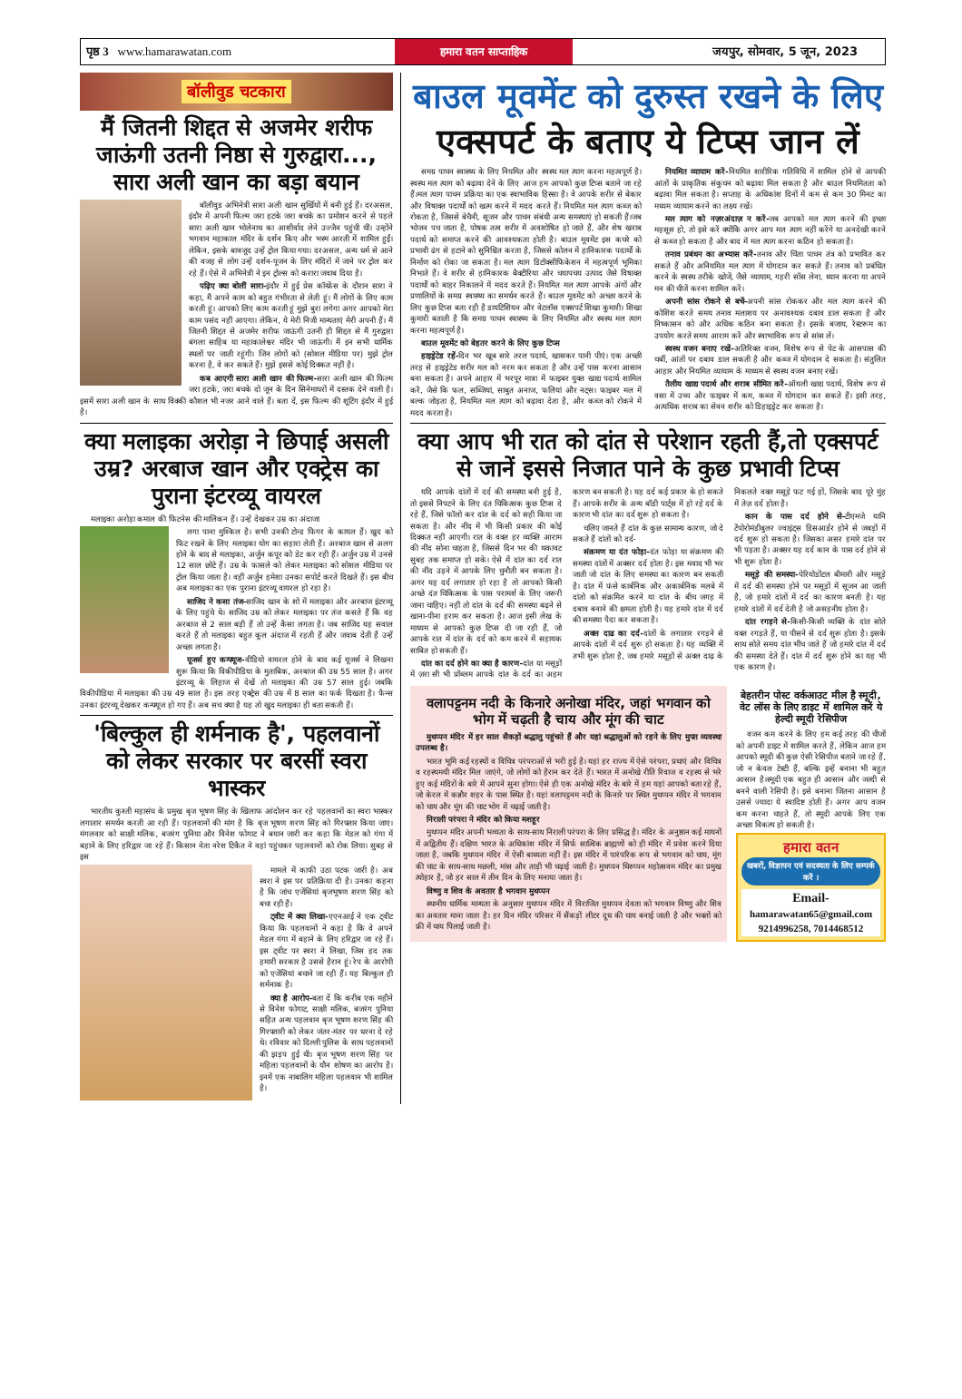पृष्ठ 3 www.hamarawatan.com
हमारा वतन साप्ताहिक
जयपुर, सोमवार, 5 जून, 2023
बॉलीवुड चटकारा
मैं जितनी शिद्दत से अजमेर शरीफ जाऊंगी उतनी निष्ठा से गुरुद्वारा..., सारा अली खान का बड़ा बयान
बॉलीवुड अभिनेत्री सारा अली खान सुर्खियों में बनी हुई हैं। दरअसल, इंदौर में अपनी फिल्म जरा हटके जरा बचके का प्रमोशन करने से पहले सारा अली खान भोलेनाथ का आशीर्वाद लेने उज्जैन पहुंची थीं। उन्होंने भगवान महाकाल मंदिर के दर्शन किए और भस्म आरती में शामिल हुईं। लेकिन, इसके बावजूद उन्हें ट्रोल किया गया। दरअसल, अन्य धर्म से आने की वजह से लोग उन्हें दर्शन-पूजन के लिए मंदिरों में जाने पर ट्रोल कर रहे हैं। ऐसे में अभिनेत्री ने इन ट्रोल्स को करारा जवाब दिया है।
पढ़िए क्या बोलीं सारा-इंदौर में हुई प्रेस कॉन्फ्रेंस के दौरान सारा ने कहा, मैं अपने काम को बहुत गंभीरता से लेती हूं। मैं लोगों के लिए काम करती हूं। आपको लिए काम करती हूं मुझे बुरा लगेगा अगर आपको मेरा काम पसंद नहीं आएगा। लेकिन, ये मेरी निजी मान्यताएं मेरी अपनी हैं। मैं जितनी शिद्दत से अजमेर शरीफ जाऊंगी उतनी ही शिद्दत से मैं गुरुद्वारा बंगला साहिब या महाकालेश्वर मंदिर भी जाऊंगी। मैं इन सभी धार्मिक स्थलों पर जाती रहूंगी। जिन लोगों को (सोशल मीडिया पर) मुझे ट्रोल करना है, वे कर सकते हैं। मुझे इससे कोई दिक्कत नहीं है।
कब आएगी सारा अली खान की फिल्म-सारा अली खान की फिल्म जरा हटके, जरा बचके दो जून के दिन सिनेमाघरों में दस्तक देने वाली है। इसमें सारा अली खान के साथ विक्की कौशल भी नजर आने वाले हैं। बता दें, इस फिल्म की शूटिंग इंदौर में हुई है।
क्या मलाइका अरोड़ा ने छिपाई असली उम्र? अरबाज खान और एक्ट्रेस का पुराना इंटरव्यू वायरल
मलाइका अरोड़ा कमाल की फिटनेस की मालिकन हैं। उन्हें देखकर उम्र का अंदाजा
लगा पाना मुश्किल है। सभी उनकी टोन्ड फिगर के कायल हैं। खुद को फिट रखने के लिए मलाइका योग का सहारा लेती हैं। अरबाज खान से अलग होने के बाद से मलाइका, अर्जुन कपूर को डेट कर रही हैं। अर्जुन उम्र में उनसे 12 साल छोटे हैं। उम्र के फासले को लेकर मलाइका को सोशल मीडिया पर ट्रोल किया जाता है। वहीं अर्जुन हमेशा उनका सपोर्ट करते दिखते हैं। इस बीच अब मलाइका का एक पुराना इंटरव्यू वायरल हो रहा है।
साजिद ने कसा तंज-साजिद खान के शो में मलाइका और अरबाज इंटरव्यू के लिए पहुंचे थे। साजिद उम्र को लेकर मलाइका पर तंज कसते हैं कि वह अरबाज से 2 साल बड़ी हैं तो उन्हें कैसा लगता है। जब साजिद यह सवाल करते हैं तो मलाइका बहुत कूल अंदाज में रहती हैं और जवाब देती हैं उन्हें अच्छा लगता है।
यूजर्स हुए कन्फ्यूज-वीडियो वायरल होने के बाद कई यूजर्स ने लिखना शुरू किया कि विकीपीडिया के मुताबिक, अरबाज की उम्र 55 साल है। अगर इंटरव्यू के लिहाज से देखें तो मलाइका की उम्र 57 साल हुई। जबकि विकीपीडिया में मलाइका की उम्र 49 साल है। इस तरह एक्ट्रेस की उम्र में 8 साल का फर्क दिखता है। फैन्स उनका इंटरव्यू देखकर कन्फ्यूज हो गए हैं। अब सच क्या है यह तो खुद मलाइका ही बता सकती हैं।
'बिल्कुल ही शर्मनाक है', पहलवानों को लेकर सरकार पर बरसीं स्वरा भास्कर
भारतीय कुश्ती महासंघ के प्रमुख बृज भूषण सिंह के खिलाफ आंदोलन कर रहे पहलवानों का स्वरा भास्कर लगातार समर्थन करती आ रही हैं। पहलवानों की मांग है कि बृज भूषण शरण सिंह को गिरफ्तार किया जाए। मंगलवार को साक्षी मलिक, बजरंग पुनिया और विनेश फोगाट ने बयान जारी कर कहा कि मेडल को गंगा में बहाने के लिए हरिद्वार जा रहे हैं। किसान नेता नरेश टिकैत ने वहां पहुंचकर पहलवानों को रोक लिया। सुबह से इस
मामले में काफी उठा पटक जारी है। अब स्वरा ने इस पर प्रतिक्रिया दी है। उनका कहना है कि जांच एजेंसियां बृजभूषण शरण सिंह को बचा रही हैं।
ट्वीट में क्या लिखा-एएनआई ने एक ट्वीट किया कि पहलवानों ने कहा है कि वे अपने मेडल गंगा में बहाने के लिए हरिद्वार जा रहे हैं। इस ट्वीट पर स्वरा ने लिखा, जिस हद तक हमारी सरकार है उससे हैरान हूं। रेप के आरोपी को एजेंसियां बचाने जा रही हैं। यह बिल्कुल ही शर्मनाक है।
क्या है आरोप-बता दें कि करीब एक महीने से विनेश फोगाट, साक्षी मलिक, बजरंग पुनिया सहित अन्य पहलवान बृज भूषण शरण सिंह की गिरफ्तारी को लेकर जंतर-मंतर पर धरना दे रहे थे। रविवार को दिल्ली पुलिस के साथ पहलवानों की झड़प हुई थी। बृज भूषण शरण सिंह पर महिला पहलवानों के यौन शोषण का आरोप है। इनमें एक नाबालिग महिला पहलवान भी शामिल है।
बाउल मूवमेंट को दुरुस्त रखने के लिए
एक्सपर्ट के बताए ये टिप्स जान लें
समग्र पाचन स्वास्थ्य के लिए नियमित और स्वस्थ मल त्याग करना महत्वपूर्ण है। स्वस्थ मल त्याग को बढ़ावा देने के लिए आज हम आपको कुछ टिप्स बताने जा रहे हैं।मल त्याग पाचन प्रक्रिया का एक स्वाभाविक हिस्सा है। वे आपके शरीर से बेकार और विषाक्त पदार्थों को खत्म करने में मदद करते हैं। नियमित मल त्याग कब्ज को रोकता है, जिससे बेचैनी, सूजन और पाचन संबंधी अन्य समस्याएं हो सकती हैं।जब भोजन पच जाता है, पोषक तत्व शरीर में अवशोषित हो जाते हैं, और शेष खराब पदार्थ को समाप्त करने की आवश्यकता होती है। बाउल मूवमेंट इस कचरे को प्रभावी ढंग से हटाने को सुनिश्चित करता है, जिससे कोलन में हानिकारक पदार्थों के निर्माण को रोका जा सकता है। मल त्याग डिटॉक्सीफिकेशन में महत्वपूर्ण भूमिका निभाते हैं। वे शरीर से हानिकारक बैक्टीरिया और चयापचय उत्पाद जैसे विषाक्त पदार्थों को बाहर निकालने में मदद करते हैं। नियमित मल त्याग आपके अंगों और प्रणालियों के समग्र स्वास्थ्य का समर्थन करते हैं। बाउल मूवमेंट को अच्छा करने के लिए कुछ टिप्स बता रही है डायटिशियन और वेटलॉस एक्सपर्ट शिखा कुमारी। शिखा कुमारी बताती है कि समग्र पाचन स्वास्थ्य के लिए नियमित और स्वस्थ मल त्याग करना महत्वपूर्ण है।
बाउल मूवमेंट को बेहतर करने के लिए कुछ टिप्स
हाइड्रेटेड रहें-दिन भर खूब सारे तरल पदार्थ, खासकर पानी पीएं। एक अच्छी तरह से हाइड्रेटेड शरीर मल को नरम कर सकता है और उन्हें पास करना आसान बना सकता है। अपने आहार में भरपूर मात्रा में फाइबर युक्त खाद्य पदार्थ शामिल करें, जैसे कि फल, सब्जियां, साबुत अनाज, फलियां और नट्स। फाइबर मल में बल्क जोड़ता है, नियमित मल त्याग को बढ़ावा देता है, और कब्ज को रोकने में मदद करता है।
नियमित व्यायाम करें-नियमित शारीरिक गतिविधि में शामिल होने से आपकी आंतों के प्राकृतिक संकुचन को बढ़ावा मिल सकता है और बाउल नियमितता को बढ़ावा मिल सकता है। सप्ताह के अधिकांश दिनों में कम से कम 30 मिनट का मध्यम व्यायाम करने का लक्ष्य रखें।
मल त्याग को नज़रअंदाज़ न करें-जब आपको मल त्याग करने की इच्छा महसूस हो, तो इसे करें क्योंकि अगर आप मल त्याग नहीं करेंगे या अनदेखी करने से कब्ज हो सकता है और बाद में मल त्याग करना कठिन हो सकता है।
तनाव प्रबंधन का अभ्यास करें-तनाव और चिंता पाचन तंत्र को प्रभावित कर सकते हैं और अनियमित मल त्याग में योगदान कर सकते हैं। तनाव को प्रबंधित करने के स्वस्थ तरीके खोजें, जैसे व्यायाम, गहरी साँस लेना, ध्यान करना या अपने मन की चीजें करना शामिल करें।
अपनी सांस रोकने से बचें-अपनी सांस रोककर और मल त्याग करने की कोशिश करते समय तनाव मलाशय पर अनावश्यक दबाव डाल सकता है और निष्कासन को और अधिक कठिन बना सकता है। इसके बजाय, रेस्टरूम का उपयोग करते समय आराम करें और स्वाभाविक रूप से सांस लें।
स्वस्थ वजन बनाए रखें-अतिरिक्त वजन, विशेष रूप से पेट के आसपास की चर्बी, आंतों पर दबाव डाल सकती है और कब्ज में योगदान दे सकता है। संतुलित आहार और नियमित व्यायाम के माध्यम से स्वस्थ वजन बनाए रखें।
तैलीय खाद्य पदार्थ और शराब सीमित करें-ऑयली खाद्य पदार्थ, विशेष रूप से वसा में उच्च और फाइबर में कम, कब्ज में योगदान कर सकते हैं। इसी तरह, अत्यधिक शराब का सेवन शरीर को डिहाइड्रेट कर सकता है।
क्या आप भी रात को दांत से परेशान रहती हैं,तो एक्सपर्ट से जानें इससे निजात पाने के कुछ प्रभावी टिप्स
यदि आपके दांतों में दर्द की समस्या बनी हुई है, तो इससे निपटने के लिए दंत चिकित्सक कुछ टिप्स दे रहे हैं, जिसे फॉलो कर दांत के दर्द को सही किया जा सकता है। और नींद में भी किसी प्रकार की कोई दिक्कत नहीं आएगी। रात के वक्त हर व्यक्ति आराम की नींद सोना चाहता है, जिससे दिन भर की थकावट सुबह तक समाप्त हो सके। ऐसे में दांत का दर्द रात की नींद उड़ने में आपके लिए चुनौती बन सकता है। अगर यह दर्द लगातार हो रहा है तो आपको किसी अच्छे दंत चिकित्सक के पास परामर्श के लिए जरूरी जाना चाहिए। नहीं तो दांत के दर्द की समस्या बढ़ने से खाना-पीना हराम कर सकता है। आज इसी लेख के माध्यम से आपको कुछ टिप्स दी जा रही हैं, जो आपके रात में दांत के दर्द को कम करने में सहायक साबित हो सकती हैं।
दांत का दर्द होने का क्या है कारण-दांत या मसूड़ों में ज़रा सी भी प्रॉब्लम आपके दांत के दर्द का अहम कारण बन सकती है। यह दर्द कई प्रकार के हो सकते हैं। आपके शरीर के अन्य बॉडी पार्ट्स में हो रहे दर्द के कारण भी दांत का दर्द शुरू हो सकता है।
चलिए जानते हैं दांत के कुछ सामान्य कारण, जो दे सकते हैं दांतों को दर्द-
संक्रमण या दंत फोड़ा-दंत फोड़ा या संक्रमण की समस्या दांतों में अक्सर दर्द होता है। इस मवाद भी भर जाती जो दांत के लिए समस्या का कारण बन सकती है। दांत में फंसे कार्बनिक और अकार्बनिक मलबे में दांतो को संक्रमित करने या दांत के बीच जगह में दबाव बनाने की क्षमता होती है। यह हमारे दांत में दर्द की समस्या पैदा कर सकता है।
अक्ल दाढ का दर्द-दांतों के लगातार रगड़ने से आपके दांतों में दर्द शुरू हो सकता है। यह व्यक्ति में तभी शुरू होता है, जब हमारे मसूड़ों से अक्ल दाढ़ के निकलते वक्त मसूड़े फट गई हों, जिसके बाद पूरे मुंह में तेज़ दर्द होता है।
कान के पास दर्द होने से-टीएमजे यानि टेंपोरोमंडीबुलर ज्वाइंट्स डिसआर्डर होने से जबड़ों में दर्द शुरू हो सकता है। जिसका असर हमारे दांत पर भी पड़ता है। अक्सर यह दर्द कान के पास दर्द होने से भी शुरू होता है।
मसूड़े की समस्या-पेरियोडोंटल बीमारी और मसूड़े में दर्द की समस्या होने पर मसूड़ों में सूजन आ जाती है, जो हमारे दांतों में दर्द का कारण बनती है। यह हमारे दांतों में दर्द देती है जो असहनीय होता है।
दांत रगड़ने से-किसी-किसी व्यक्ति के दांत सोते वक्त रगड़ते हैं, या पीसने से दर्द शुरू होता है। इसके साथ सोते समय दांत भींच जाते हैं जो हमारे दांत में दर्द की समस्या देते हैं। दांत में दर्द शुरू होने का यह भी एक कारण है।
वलापट्टनम नदी के किनारे अनोखा मंदिर, जहां भगवान को भोग में चढ़ती है चाय और मूंग की चाट
मुथप्पन मंदिर में हर साल सैकड़ों श्रद्धालु पहुंचते हैं और यहां श्रद्धालुओं को रहने के लिए मुफ्त व्यवस्था उपलब्ध है।
भारत भूमि कई रहस्यों व विचित्र परंपराओं से भरी हुई है। यहां हर राज्य में ऐसे परंपरा, प्रथाएं और विचित्र व रहस्यमयी मंदिर मिल जाएंगे, जो लोगों को हैरान कर देते हैं। भारत में अनोखे रीति रिवाज व रहस्य से भरे हुए कई मंदिरों के बारे में आपने सुना होगा। ऐसे ही एक अनोखे मंदिर के बारे में हम यहां आपको बता रहे हैं, जो केरल में कन्नौर शहर के पास स्थित है। यहां वलापट्टनम नदी के किनारे पर स्थित मुथप्पन मंदिर में भगवान को चाय और मूंग की चाट भोग में चढ़ाई जाती है।
निराली परंपरा ने मंदिर को किया मशहूर
मुथप्पन मंदिर अपनी भव्यता के साथ-साथ निराली परंपरा के लिए प्रसिद्ध है। मंदिर के अनुष्ठान कई मायनों में अद्वितीय हैं। दक्षिण भारत के अधिकांश मंदिर में सिर्फ सात्विक ब्राह्मणों को ही मंदिर में प्रवेश करने दिया जाता है, जबकि मुथप्पन मंदिर में ऐसी बाध्यता नहीं है। इस मंदिर में पारंपरिक रूप से भगवान को चाय, मूंग की चाट के साथ-साथ मछली, मांस और ताड़ी भी चढ़ाई जाती है। मुथप्पन थिरुप्पन महोत्सवम मंदिर का प्रमुख त्योहार है, जो हर साल में तीन दिन के लिए मनाया जाता है।
विष्णु व शिव के अवतार है भगवान मुथप्पन
स्थानीय धार्मिक मान्यता के अनुसार मुथप्पन मंदिर में विराजित मुथप्पन देवता को भगवान विष्णु और शिव का अवतार माना जाता है। हर दिन मंदिर परिसर में सैंकड़ों लीटर दूध की चाय बनाई जाती है और भक्तों को फ्री में चाय पिलाई जाती है।
बेहतरीन पोस्ट वर्कआउट मील है स्मूदी, वेट लॉस के लिए डाइट में शामिल करें ये हेल्दी स्मूदी रेसिपीज
वजन कम करने के लिए हम कई तरह की चीजों को अपनी डाइट में शामिल करते हैं, लेकिन आज हम आपको स्मूदी की कुछ ऐसी रेसिपीज बताने जा रहे हैं, जो न केवल टेस्टी हैं, बल्कि इन्हें बनाना भी बहुत आसान है।स्मूदी एक बहुत ही आसान और जल्दी से बनने वाली रेसिपी है। इसे बनाना जितना आसान है उससे ज्यादा ये स्वादिष्ट होती हैं। अगर आप वजन कम करना चाहते हैं, तो स्मूदी आपके लिए एक अच्छा विकल्प हो सकती है।
हमारा वतन
खबरों, विज्ञापन एवं सदस्यता के लिए सम्पर्क करें ।
Email-
hamarawatan65@gmail.com
9214996258, 7014468512